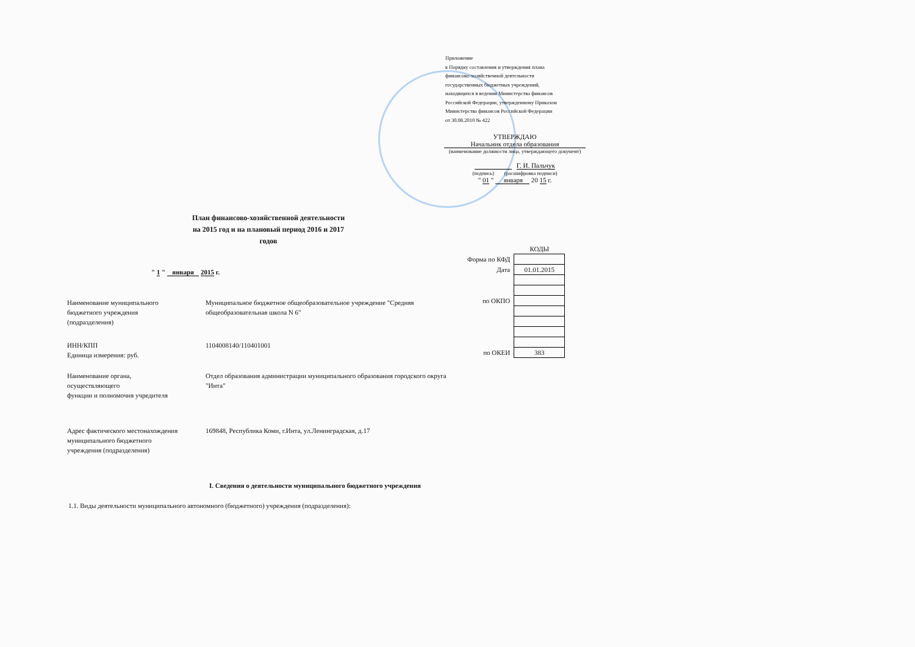Приложение
к Порядку составления и утверждения плана
финансово-хозяйственной деятельности
государственных бюджетных учреждений,
находящихся в ведении Министерства финансов
Российской Федерации, утвержденному Приказом
Министерства финансов Российской Федерации
от 30.08.2010 № 422
УТВЕРЖДАЮ
Начальник отдела образования
(наименование должности лица, утверждающего документ)
Г. И. Пальчук
(подпись) (расшифровка подписи)
" 01 " января 20 15 г.
План финансово-хозяйственной деятельности
на 2015 год и на плановый период 2016 и 2017 годов
| | КОДЫ |
| Форма по КФД | |
| Дата | 01.01.2015 |
| по ОКПО | |
| по ОКЕИ | 383 |
" 1 " января 2015 г.
| Наименование муниципального бюджетного учреждения (подразделения) | Муниципальное бюджетное общеобразовательное учреждение "Средняя общеобразовательная школа N 6" |
| ИНН/КПП | 1104008140/110401001 |
| Единица измерения: руб. | |
| Наименование органа, осуществляющего функции и полномочия учредителя | Отдел образования администрации муниципального образования городского округа "Инта" |
| Адрес фактического местонахождения муниципального бюджетного учреждения (подразделения) | 169848, Республика Коми, г.Инта, ул.Ленинградская, д.17 |
I. Сведения о деятельности муниципального бюджетного учреждения
1.1. Виды деятельности муниципального автономного (бюджетного) учреждения (подразделения):